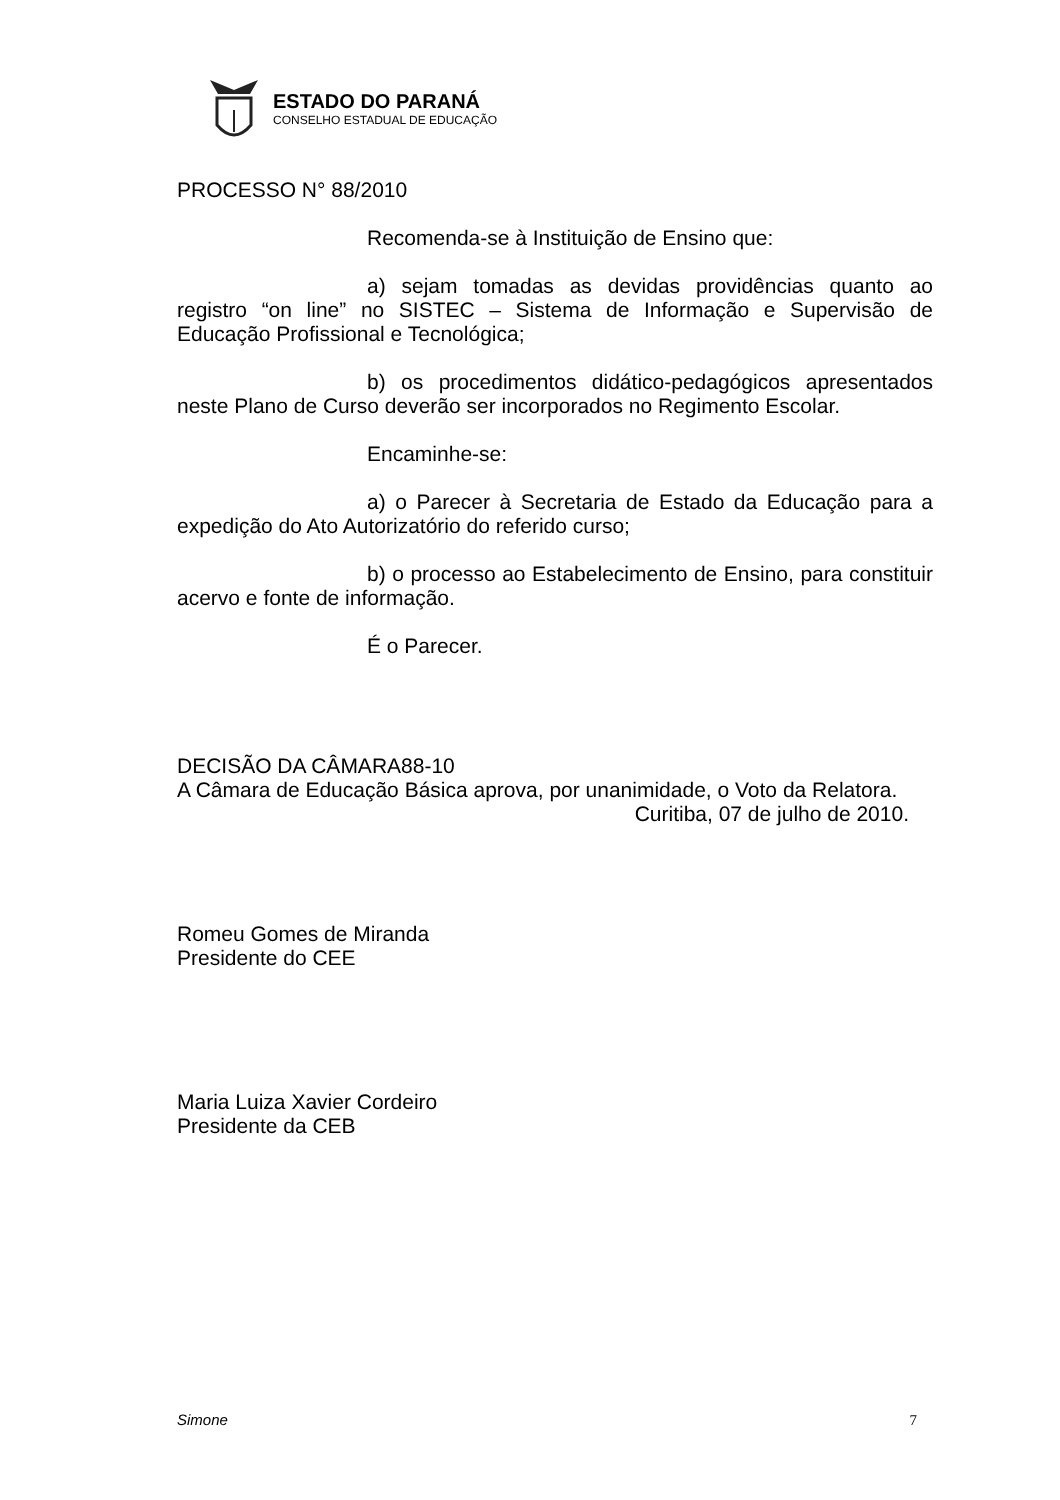ESTADO DO PARANÁ
CONSELHO ESTADUAL DE EDUCAÇÃO
PROCESSO N° 88/2010
Recomenda-se à Instituição de Ensino que:
a) sejam tomadas as devidas providências quanto ao registro “on line” no SISTEC – Sistema de Informação e Supervisão de Educação Profissional e Tecnológica;
b) os procedimentos didático-pedagógicos apresentados neste Plano de Curso deverão ser incorporados no Regimento Escolar.
Encaminhe-se:
a) o Parecer à Secretaria de Estado da Educação para a expedição do Ato Autorizatório do referido curso;
b) o processo ao Estabelecimento de Ensino, para constituir acervo e fonte de informação.
É o Parecer.
DECISÃO DA CÂMARA88-10
A Câmara de Educação Básica aprova, por unanimidade, o Voto da Relatora.
Curitiba, 07 de julho de 2010.
Romeu Gomes de Miranda
Presidente do CEE
Maria Luiza Xavier Cordeiro
Presidente da CEB
Simone 7